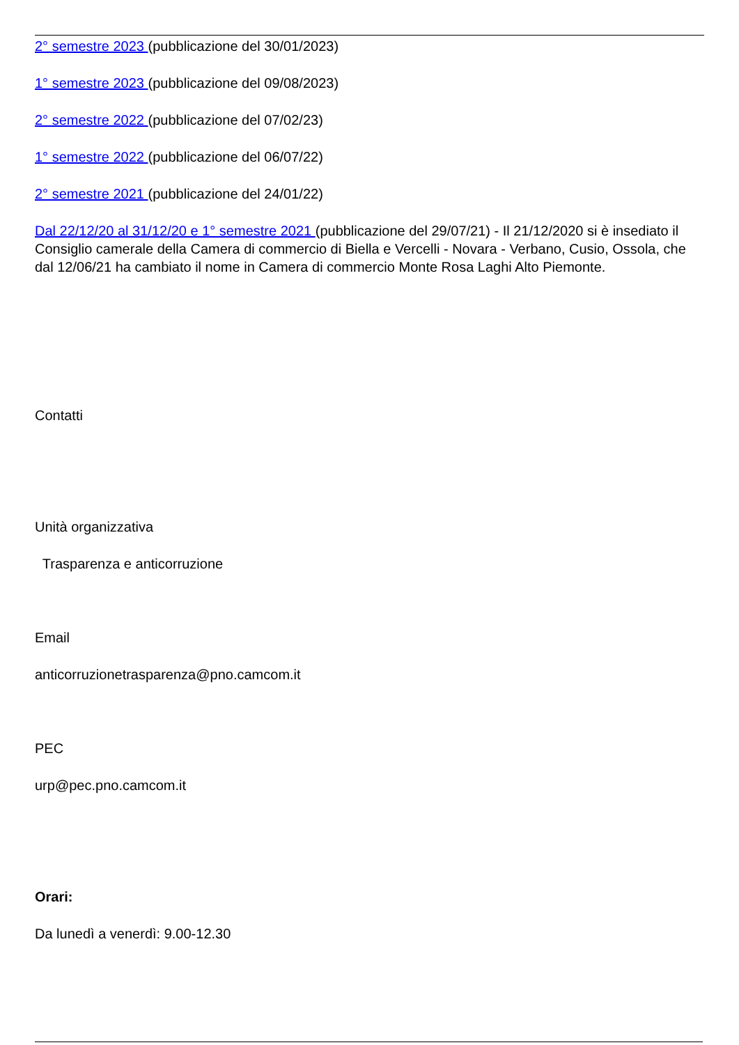2° semestre 2023 (pubblicazione del 30/01/2023)
1° semestre 2023 (pubblicazione del 09/08/2023)
2° semestre 2022 (pubblicazione del 07/02/23)
1° semestre 2022 (pubblicazione del 06/07/22)
2° semestre 2021 (pubblicazione del 24/01/22)
Dal 22/12/20 al 31/12/20 e 1° semestre 2021 (pubblicazione del 29/07/21) - Il 21/12/2020 si è insediato il Consiglio camerale della Camera di commercio di Biella e Vercelli - Novara - Verbano, Cusio, Ossola, che dal 12/06/21 ha cambiato il nome in Camera di commercio Monte Rosa Laghi Alto Piemonte.
Contatti
Unità organizzativa
Trasparenza e anticorruzione
Email
anticorruzionetrasparenza@pno.camcom.it
PEC
urp@pec.pno.camcom.it
Orari:
Da lunedì a venerdì: 9.00-12.30